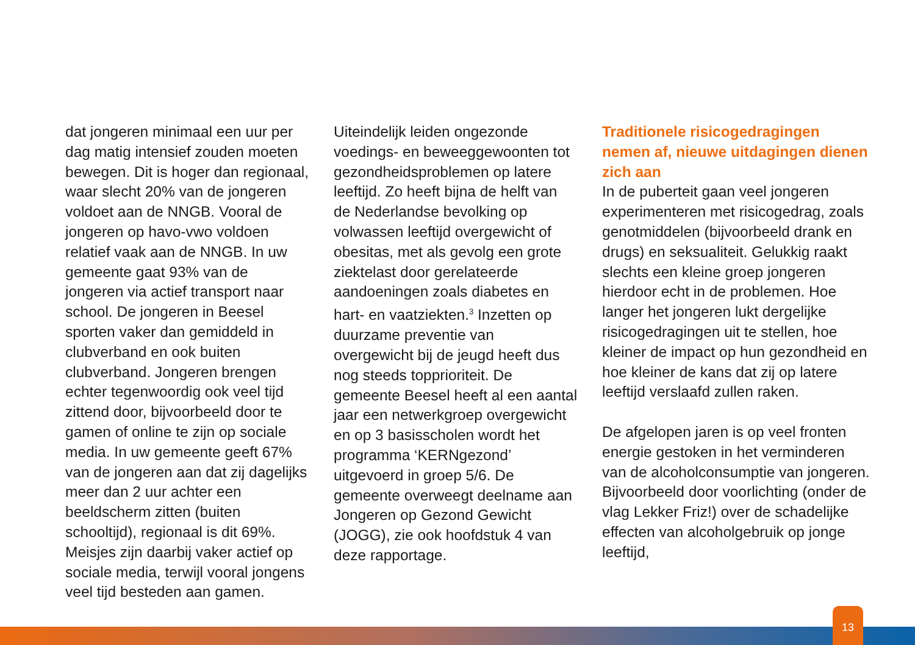dat jongeren minimaal een uur per dag matig intensief zouden moeten bewegen. Dit is hoger dan regionaal, waar slecht 20% van de jongeren voldoet aan de NNGB. Vooral de jongeren op havo-vwo voldoen relatief vaak aan de NNGB. In uw gemeente gaat 93% van de jongeren via actief transport naar school. De jongeren in Beesel sporten vaker dan gemiddeld in clubverband en ook buiten clubverband. Jongeren brengen echter tegenwoordig ook veel tijd zittend door, bijvoorbeeld door te gamen of online te zijn op sociale media. In uw gemeente geeft 67% van de jongeren aan dat zij dagelijks meer dan 2 uur achter een beeldscherm zitten (buiten schooltijd), regionaal is dit 69%. Meisjes zijn daarbij vaker actief op sociale media, terwijl vooral jongens veel tijd besteden aan gamen.
Uiteindelijk leiden ongezonde voedings- en beweeggewoonten tot gezondheidsproblemen op latere leeftijd. Zo heeft bijna de helft van de Nederlandse bevolking op volwassen leeftijd overgewicht of obesitas, met als gevolg een grote ziektelast door gerelateerde aandoeningen zoals diabetes en hart- en vaatziekten.<sup>3</sup> Inzetten op duurzame preventie van overgewicht bij de jeugd heeft dus nog steeds topprioriteit. De gemeente Beesel heeft al een aantal jaar een netwerkgroep overgewicht en op 3 basisscholen wordt het programma ‘KERNgezond’ uitgevoerd in groep 5/6. De gemeente overweegt deelname aan Jongeren op Gezond Gewicht (JOGG), zie ook hoofdstuk 4 van deze rapportage.
Traditionele risicogedragingen nemen af, nieuwe uitdagingen dienen zich aan
In de puberteit gaan veel jongeren experimenteren met risicogedrag, zoals genotmiddelen (bijvoorbeeld drank en drugs) en seksualiteit. Gelukkig raakt slechts een kleine groep jongeren hierdoor echt in de problemen. Hoe langer het jongeren lukt dergelijke risicogedragingen uit te stellen, hoe kleiner de impact op hun gezondheid en hoe kleiner de kans dat zij op latere leeftijd verslaafd zullen raken.
De afgelopen jaren is op veel fronten energie gestoken in het verminderen van de alcoholconsumptie van jongeren. Bijvoorbeeld door voorlichting (onder de vlag Lekker Friz!) over de schadelijke effecten van alcoholgebruik op jonge leeftijd,
13